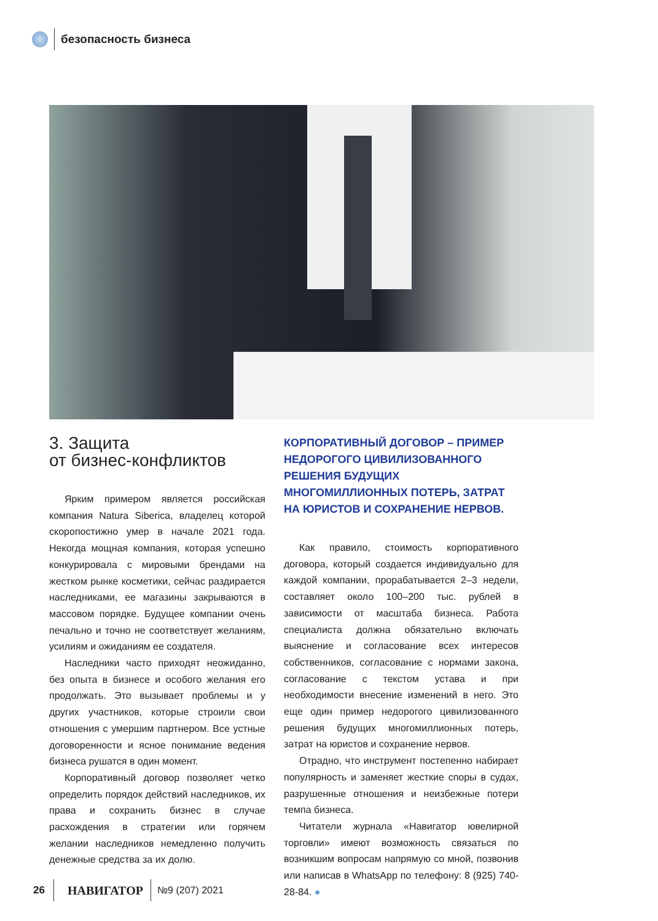безопасность бизнеса
3. Защита
от бизнес-конфликтов
Ярким примером является российская компания Natura Siberica, владелец которой скоропостижно умер в начале 2021 года. Некогда мощная компания, которая успешно конкурировала с мировыми брендами на жестком рынке косметики, сейчас раздирается наследниками, ее магазины закрываются в массовом порядке. Будущее компании очень печально и точно не соответствует желаниям, усилиям и ожиданиям ее создателя.
Наследники часто приходят неожиданно, без опыта в бизнесе и особого желания его продолжать. Это вызывает проблемы и у других участников, которые строили свои отношения с умершим партнером. Все устные договоренности и ясное понимание ведения бизнеса рушатся в один момент.
Корпоративный договор позволяет четко определить порядок действий наследников, их права и сохранить бизнес в случае расхождения в стратегии или горячем желании наследников немедленно получить денежные средства за их долю.
КОРПОРАТИВНЫЙ ДОГОВОР – ПРИМЕР НЕДОРОГОГО ЦИВИЛИЗОВАННОГО РЕШЕНИЯ БУДУЩИХ МНОГОМИЛЛИОННЫХ ПОТЕРЬ, ЗАТРАТ НА ЮРИСТОВ И СОХРАНЕНИЕ НЕРВОВ.
Как правило, стоимость корпоративного договора, который создается индивидуально для каждой компании, прорабатывается 2–3 недели, составляет около 100–200 тыс. рублей в зависимости от масштаба бизнеса. Работа специалиста должна обязательно включать выяснение и согласование всех интересов собственников, согласование с нормами закона, согласование с текстом устава и при необходимости внесение изменений в него. Это еще один пример недорогого цивилизованного решения будущих многомиллионных потерь, затрат на юристов и сохранение нервов.
Отрадно, что инструмент постепенно набирает популярность и заменяет жесткие споры в судах, разрушенные отношения и неизбежные потери темпа бизнеса.
Читатели журнала «Навигатор ювелирной торговли» имеют возможность связаться по возникшим вопросам напрямую со мной, позвонив или написав в WhatsApp по телефону: 8 (925) 740-28-84. ●
26
НАВИГАТОР
№9 (207) 2021